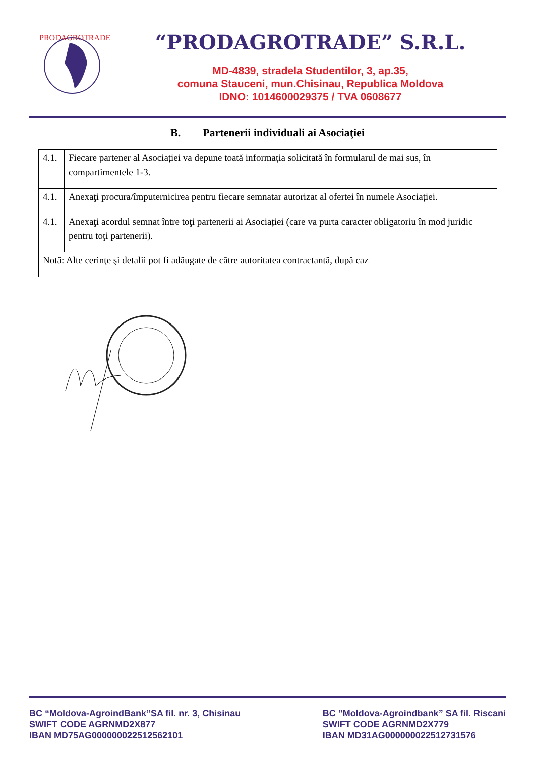PRODAGROTRADE
“PRODAGROTRADE” S.R.L.
MD-4839, stradela Studentilor, 3, ap.35,
comuna Stauceni, mun.Chisinau, Republica Moldova
IDNO: 1014600029375 / TVA 0608677
B. Partenerii individuali ai Asociaţiei
| 4.1. | Fiecare partener al Asociației va depune toată informaţia solicitată în formularul de mai sus, în compartimentele 1-3. |
| 4.1. | Anexaţi procura/împuternicirea pentru fiecare semnatar autorizat al ofertei în numele Asociației. |
| 4.1. | Anexaţi acordul semnat între toţi partenerii ai Asociației (care va purta caracter obligatoriu în mod juridic pentru toţi partenerii). |
| Notă: Alte cerinţe şi detalii pot fi adăugate de către autoritatea contractantă, după caz | |
BC “Moldova-AgroindBank”SA fil. nr. 3, Chisinau
SWIFT CODE AGRNMD2X877
IBAN MD75AG000000022512562101
BC ”Moldova-Agroindbank” SA fil. Riscani
SWIFT CODE AGRNMD2X779
IBAN MD31AG000000022512731576